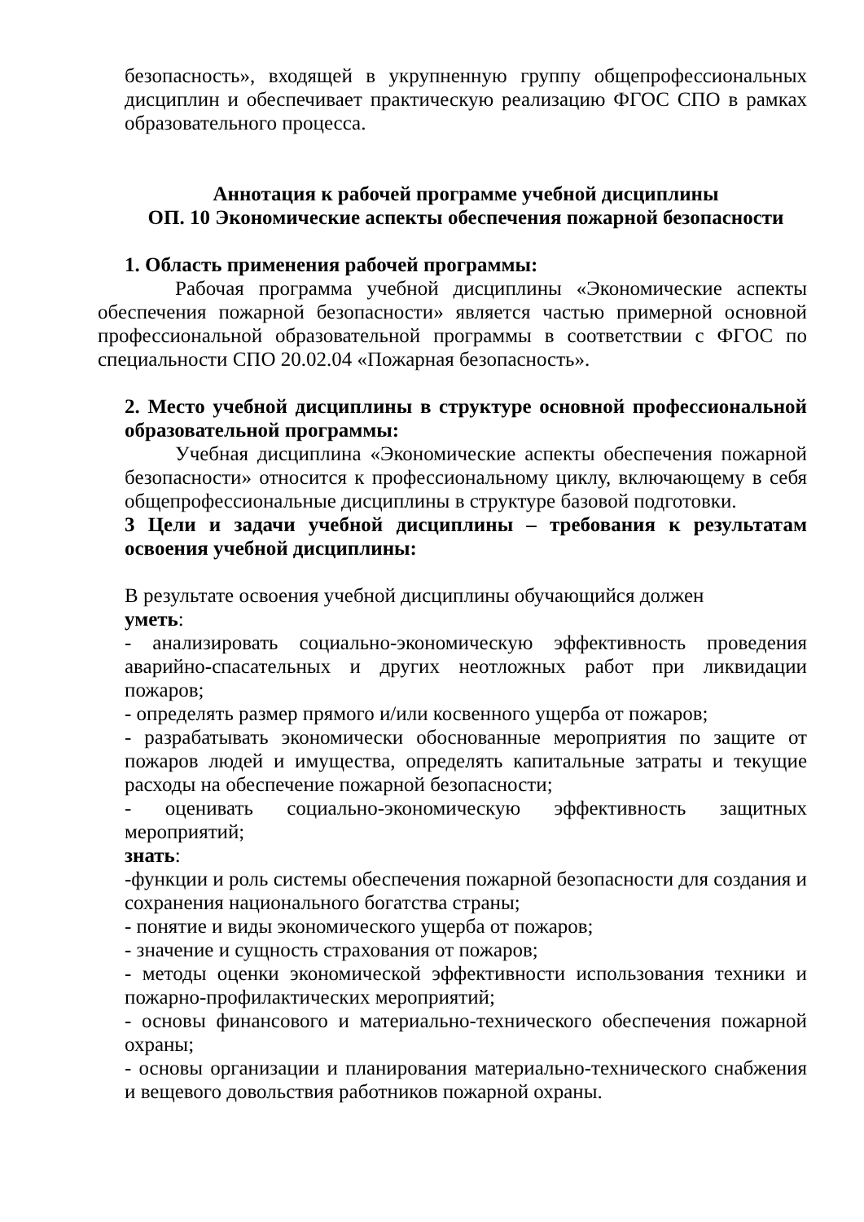безопасность», входящей в укрупненную группу общепрофессиональных дисциплин и обеспечивает практическую реализацию ФГОС СПО в рамках образовательного процесса.
Аннотация к рабочей программе учебной дисциплины
ОП. 10 Экономические аспекты обеспечения пожарной безопасности
1. Область применения рабочей программы:
Рабочая программа учебной дисциплины «Экономические аспекты обеспечения пожарной безопасности» является частью примерной основной профессиональной образовательной программы в соответствии с ФГОС по специальности СПО 20.02.04 «Пожарная безопасность».
2. Место учебной дисциплины в структуре основной профессиональной образовательной программы:
Учебная дисциплина «Экономические аспекты обеспечения пожарной безопасности» относится к профессиональному циклу, включающему в себя общепрофессиональные дисциплины в структуре базовой подготовки.
3 Цели и задачи учебной дисциплины – требования к результатам освоения учебной дисциплины:
В результате освоения учебной дисциплины обучающийся должен
уметь:
- анализировать социально-экономическую эффективность проведения аварийно-спасательных и других неотложных работ при ликвидации пожаров;
- определять размер прямого и/или косвенного ущерба от пожаров;
- разрабатывать экономически обоснованные мероприятия по защите от пожаров людей и имущества, определять капитальные затраты и текущие расходы на обеспечение пожарной безопасности;
- оценивать социально-экономическую эффективность защитных мероприятий;
знать:
-функции и роль системы обеспечения пожарной безопасности для создания и сохранения национального богатства страны;
- понятие и виды экономического ущерба от пожаров;
- значение и сущность страхования от пожаров;
- методы оценки экономической эффективности использования техники и пожарно-профилактических мероприятий;
- основы финансового и материально-технического обеспечения пожарной охраны;
- основы организации и планирования материально-технического снабжения и вещевого довольствия работников пожарной охраны.